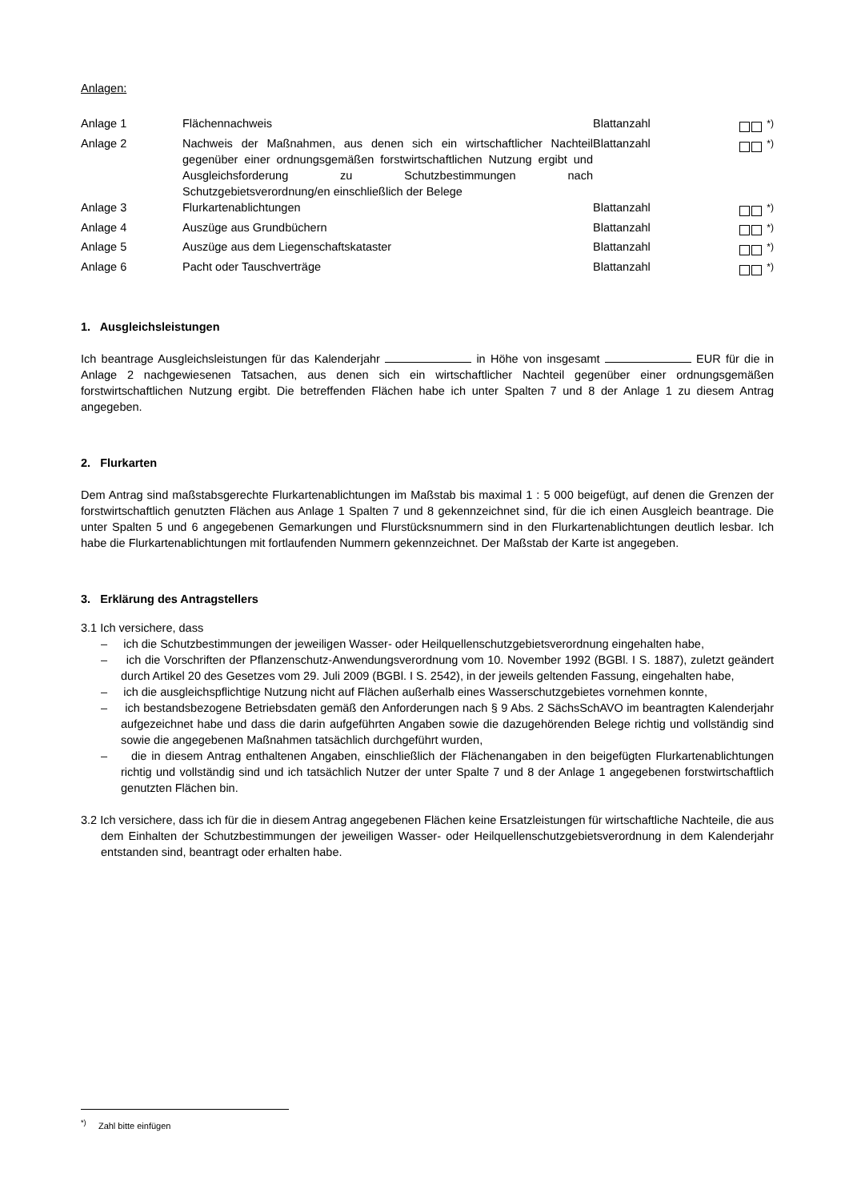Anlagen:
| Anlage 1 | Flächennachweis | Blattanzahl | <sup>*)</sup> |
| Anlage 2 | Nachweis der Maßnahmen, aus denen sich ein wirtschaftlicher Nachteil gegenüber einer ordnungsgemäßen forstwirtschaftlichen Nutzung ergibt und Ausgleichsforderung zu Schutzbestimmungen nach Schutzgebietsverordnung/en einschließlich der Belege | Blattanzahl | <sup>*)</sup> |
| Anlage 3 | Flurkartenablichtungen | Blattanzahl | <sup>*)</sup> |
| Anlage 4 | Auszüge aus Grundbüchern | Blattanzahl | <sup>*)</sup> |
| Anlage 5 | Auszüge aus dem Liegenschaftskataster | Blattanzahl | <sup>*)</sup> |
| Anlage 6 | Pacht oder Tauschverträge | Blattanzahl | <sup>*)</sup> |
1. Ausgleichsleistungen
Ich beantrage Ausgleichsleistungen für das Kalenderjahr in Höhe von insgesamt EUR für die in Anlage 2 nachgewiesenen Tatsachen, aus denen sich ein wirtschaftlicher Nachteil gegenüber einer ordnungsgemäßen forstwirtschaftlichen Nutzung ergibt. Die betreffenden Flächen habe ich unter Spalten 7 und 8 der Anlage 1 zu diesem Antrag angegeben.
2. Flurkarten
Dem Antrag sind maßstabsgerechte Flurkartenablichtungen im Maßstab bis maximal 1 : 5 000 beigefügt, auf denen die Grenzen der forstwirtschaftlich genutzten Flächen aus Anlage 1 Spalten 7 und 8 gekennzeichnet sind, für die ich einen Ausgleich beantrage. Die unter Spalten 5 und 6 angegebenen Gemarkungen und Flurstücksnummern sind in den Flurkartenablichtungen deutlich lesbar. Ich habe die Flurkartenablichtungen mit fortlaufenden Nummern gekennzeichnet. Der Maßstab der Karte ist angegeben.
3. Erklärung des Antragstellers
3.1 Ich versichere, dass
– ich die Schutzbestimmungen der jeweiligen Wasser- oder Heilquellenschutzgebietsverordnung eingehalten habe,
– ich die Vorschriften der Pflanzenschutz-Anwendungsverordnung vom 10. November 1992 (BGBl. I S. 1887), zuletzt geändert durch Artikel 20 des Gesetzes vom 29. Juli 2009 (BGBl. I S. 2542), in der jeweils geltenden Fassung, eingehalten habe,
– ich die ausgleichspflichtige Nutzung nicht auf Flächen außerhalb eines Wasserschutzgebietes vornehmen konnte,
– ich bestandsbezogene Betriebsdaten gemäß den Anforderungen nach § 9 Abs. 2 SächsSchAVO im beantragten Kalenderjahr aufgezeichnet habe und dass die darin aufgeführten Angaben sowie die dazugehörenden Belege richtig und vollständig sind sowie die angegebenen Maßnahmen tatsächlich durchgeführt wurden,
– die in diesem Antrag enthaltenen Angaben, einschließlich der Flächenangaben in den beigefügten Flurkartenablichtungen richtig und vollständig sind und ich tatsächlich Nutzer der unter Spalte 7 und 8 der Anlage 1 angegebenen forstwirtschaftlich genutzten Flächen bin.
3.2 Ich versichere, dass ich für die in diesem Antrag angegebenen Flächen keine Ersatzleistungen für wirtschaftliche Nachteile, die aus dem Einhalten der Schutzbestimmungen der jeweiligen Wasser- oder Heilquellenschutzgebietsverordnung in dem Kalenderjahr entstanden sind, beantragt oder erhalten habe.
<sup>*)</sup> Zahl bitte einfügen